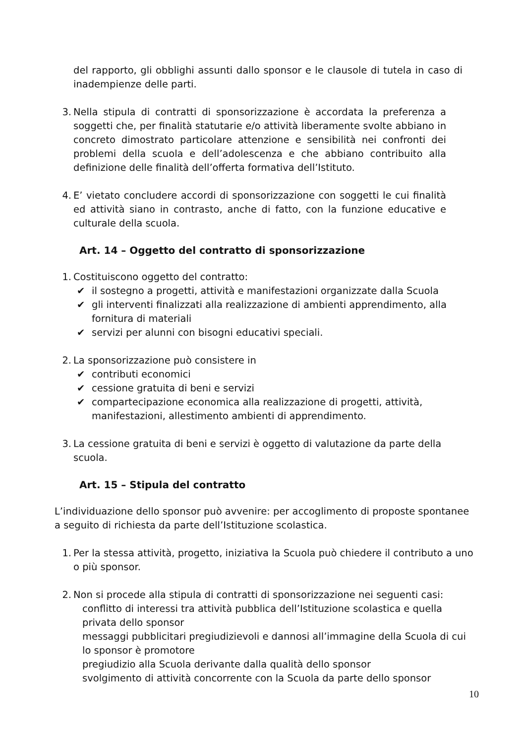del rapporto, gli obblighi assunti dallo sponsor e le clausole di tutela in caso di inadempienze delle parti.
3. Nella stipula di contratti di sponsorizzazione è accordata la preferenza a soggetti che, per finalità statutarie e/o attività liberamente svolte abbiano in concreto dimostrato particolare attenzione e sensibilità nei confronti dei problemi della scuola e dell’adolescenza e che abbiano contribuito alla definizione delle finalità dell’offerta formativa dell’Istituto.
4. E’ vietato concludere accordi di sponsorizzazione con soggetti le cui finalità ed attività siano in contrasto, anche di fatto, con la funzione educative e culturale della scuola.
Art. 14 – Oggetto del contratto di sponsorizzazione
1. Costituiscono oggetto del contratto:
✔ il sostegno a progetti, attività e manifestazioni organizzate dalla Scuola
✔ gli interventi finalizzati alla realizzazione di ambienti apprendimento, alla fornitura di materiali
✔ servizi per alunni con bisogni educativi speciali.
2. La sponsorizzazione può consistere in
✔ contributi economici
✔ cessione gratuita di beni e servizi
✔ compartecipazione economica alla realizzazione di progetti, attività, manifestazioni, allestimento ambienti di apprendimento.
3. La cessione gratuita di beni e servizi è oggetto di valutazione da parte della scuola.
Art. 15 – Stipula del contratto
L’individuazione dello sponsor può avvenire: per accoglimento di proposte spontanee a seguito di richiesta da parte dell’Istituzione scolastica.
1. Per la stessa attività, progetto, iniziativa la Scuola può chiedere il contributo a uno o più sponsor.
2. Non si procede alla stipula di contratti di sponsorizzazione nei seguenti casi:
conflitto di interessi tra attività pubblica dell’Istituzione scolastica e quella privata dello sponsor
messaggi pubblicitari pregiudizievoli e dannosi all’immagine della Scuola di cui lo sponsor è promotore
pregiudizio alla Scuola derivante dalla qualità dello sponsor
svolgimento di attività concorrente con la Scuola da parte dello sponsor
10